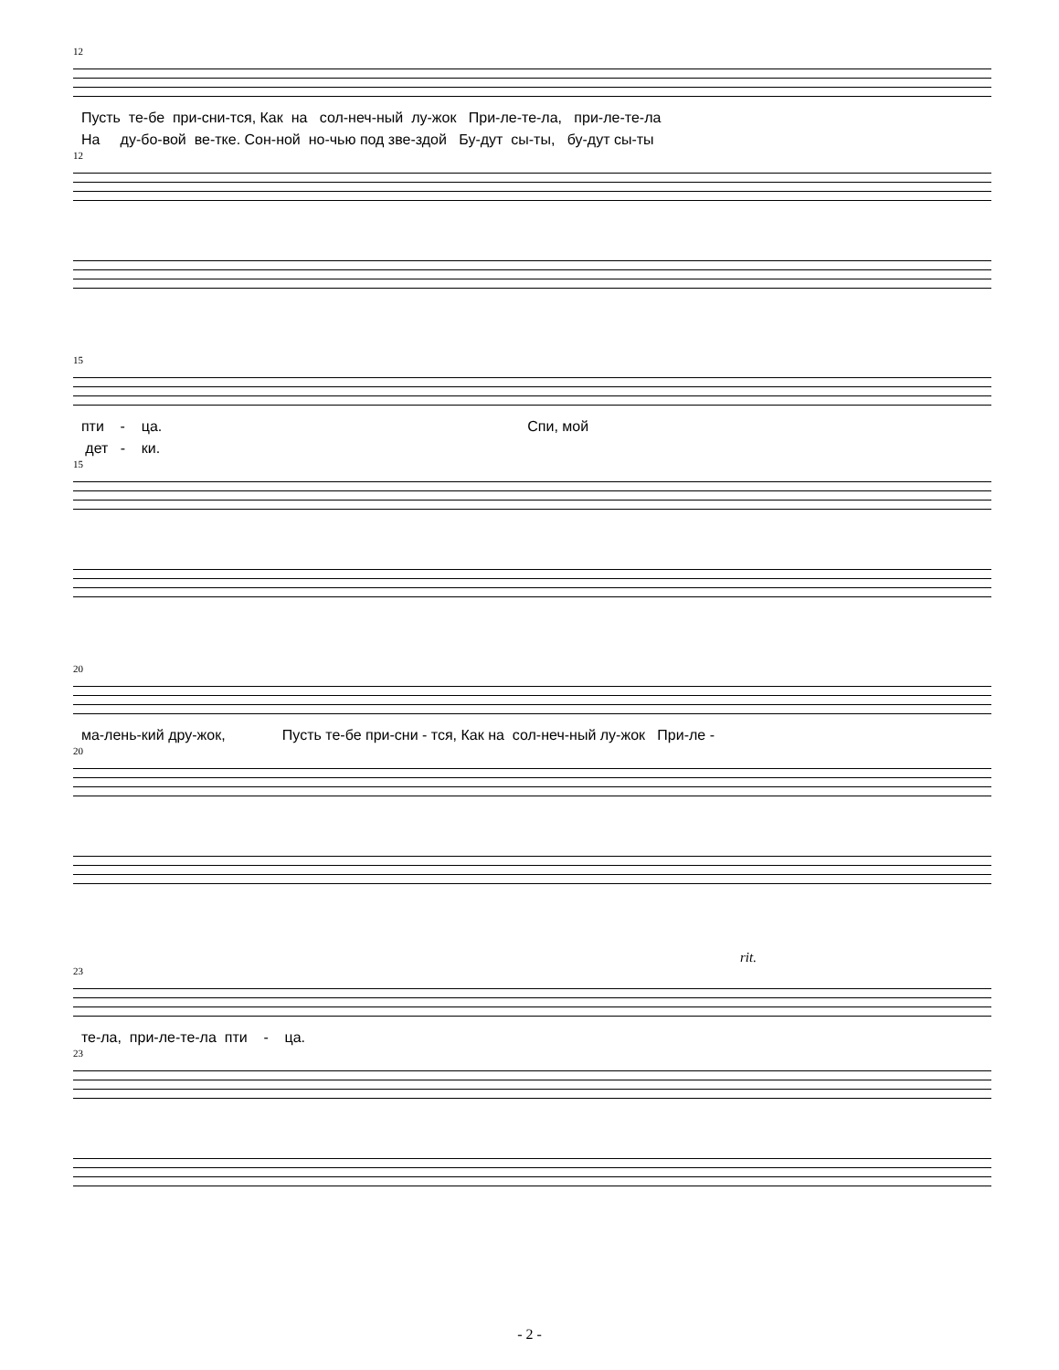12
Пусть те-бе при-сни-тся, Как на сол-неч-ный лу-жок При-ле-те-ла, при-ле-те-ла
На ду-бо-вой ве-тке. Сон-ной но-чью под зве-здой Бу-дут сы-ты, бу-дут сы-ты
12
15
пти - ца. Спи, мой
дет - ки.
15
20
ма-лень-кий дру-жок, Пусть те-бе при-сни - тся, Как на сол-неч-ный лу-жок При-ле -
20
rit.
23
те-ла, при-ле-те-ла пти - ца.
23
- 2 -